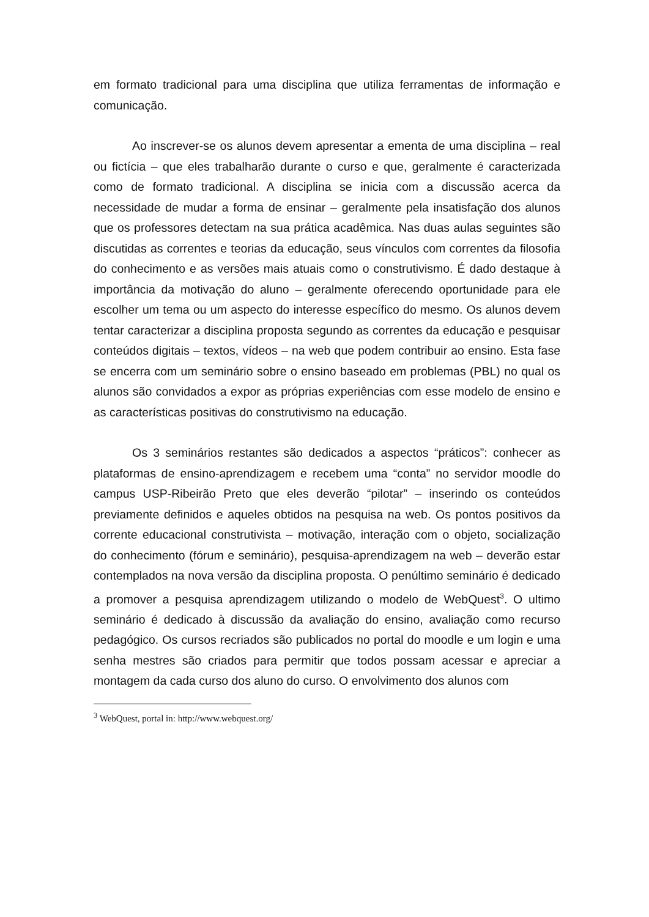em formato tradicional para uma disciplina que utiliza ferramentas de informação e comunicação.
Ao inscrever-se os alunos devem apresentar a ementa de uma disciplina – real ou fictícia – que eles trabalharão durante o curso e que, geralmente é caracterizada como de formato tradicional. A disciplina se inicia com a discussão acerca da necessidade de mudar a forma de ensinar – geralmente pela insatisfação dos alunos que os professores detectam na sua prática acadêmica. Nas duas aulas seguintes são discutidas as correntes e teorias da educação, seus vínculos com correntes da filosofia do conhecimento e as versões mais atuais como o construtivismo. É dado destaque à importância da motivação do aluno – geralmente oferecendo oportunidade para ele escolher um tema ou um aspecto do interesse específico do mesmo. Os alunos devem tentar caracterizar a disciplina proposta segundo as correntes da educação e pesquisar conteúdos digitais – textos, vídeos – na web que podem contribuir ao ensino. Esta fase se encerra com um seminário sobre o ensino baseado em problemas (PBL) no qual os alunos são convidados a expor as próprias experiências com esse modelo de ensino e as características positivas do construtivismo na educação.
Os 3 seminários restantes são dedicados a aspectos “práticos”: conhecer as plataformas de ensino-aprendizagem e recebem uma “conta” no servidor moodle do campus USP-Ribeirão Preto que eles deverão “pilotar” – inserindo os conteúdos previamente definidos e aqueles obtidos na pesquisa na web. Os pontos positivos da corrente educacional construtivista – motivação, interação com o objeto, socialização do conhecimento (fórum e seminário), pesquisa-aprendizagem na web – deverão estar contemplados na nova versão da disciplina proposta. O penúltimo seminário é dedicado a promover a pesquisa aprendizagem utilizando o modelo de WebQuest<sup>3</sup>. O ultimo seminário é dedicado à discussão da avaliação do ensino, avaliação como recurso pedagógico. Os cursos recriados são publicados no portal do moodle e um login e uma senha mestres são criados para permitir que todos possam acessar e apreciar a montagem da cada curso dos aluno do curso. O envolvimento dos alunos com
<sup>3</sup> WebQuest, portal in: http://www.webquest.org/